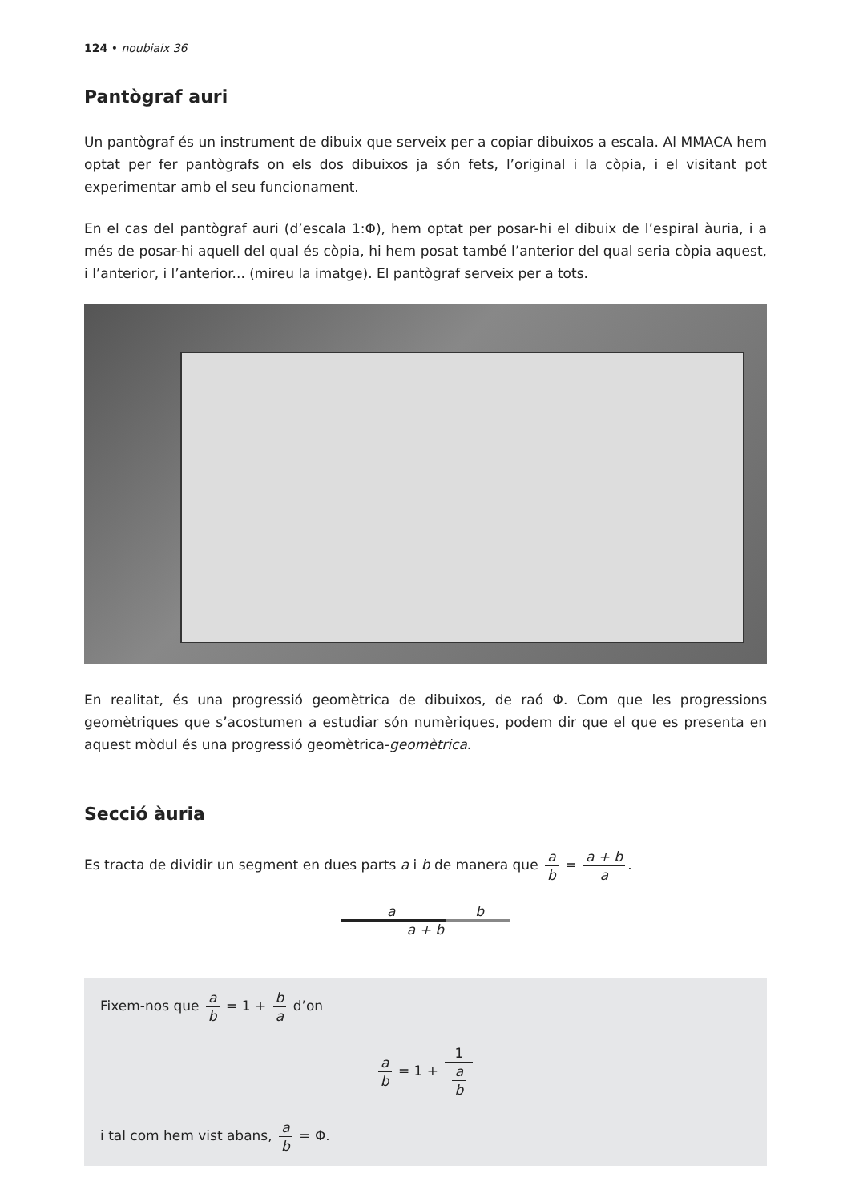124 • noubiaix 36
Pantògraf auri
Un pantògraf és un instrument de dibuix que serveix per a copiar dibuixos a escala. Al MMACA hem optat per fer pantògrafs on els dos dibuixos ja són fets, l’original i la còpia, i el visitant pot experimentar amb el seu funcionament.
En el cas del pantògraf auri (d’escala 1:Φ), hem optat per posar-hi el dibuix de l’espiral àuria, i a més de posar-hi aquell del qual és còpia, hi hem posat també l’anterior del qual seria còpia aquest, i l’anterior, i l’anterior... (mireu la imatge). El pantògraf serveix per a tots.
En realitat, és una progressió geomètrica de dibuixos, de raó Φ. Com que les progressions geomètriques que s’acostumen a estudiar són numèriques, podem dir que el que es presenta en aquest mòdul és una progressió geomètrica-geomètrica.
Secció àuria
Es tracta de dividir un segment en dues parts a i b de manera que a b = a + b a.
a b
a + b
Fixem-nos que a b = 1 + b a d’on
a b = 1 + 1 a
b
i tal com hem vist abans, a b = Φ.